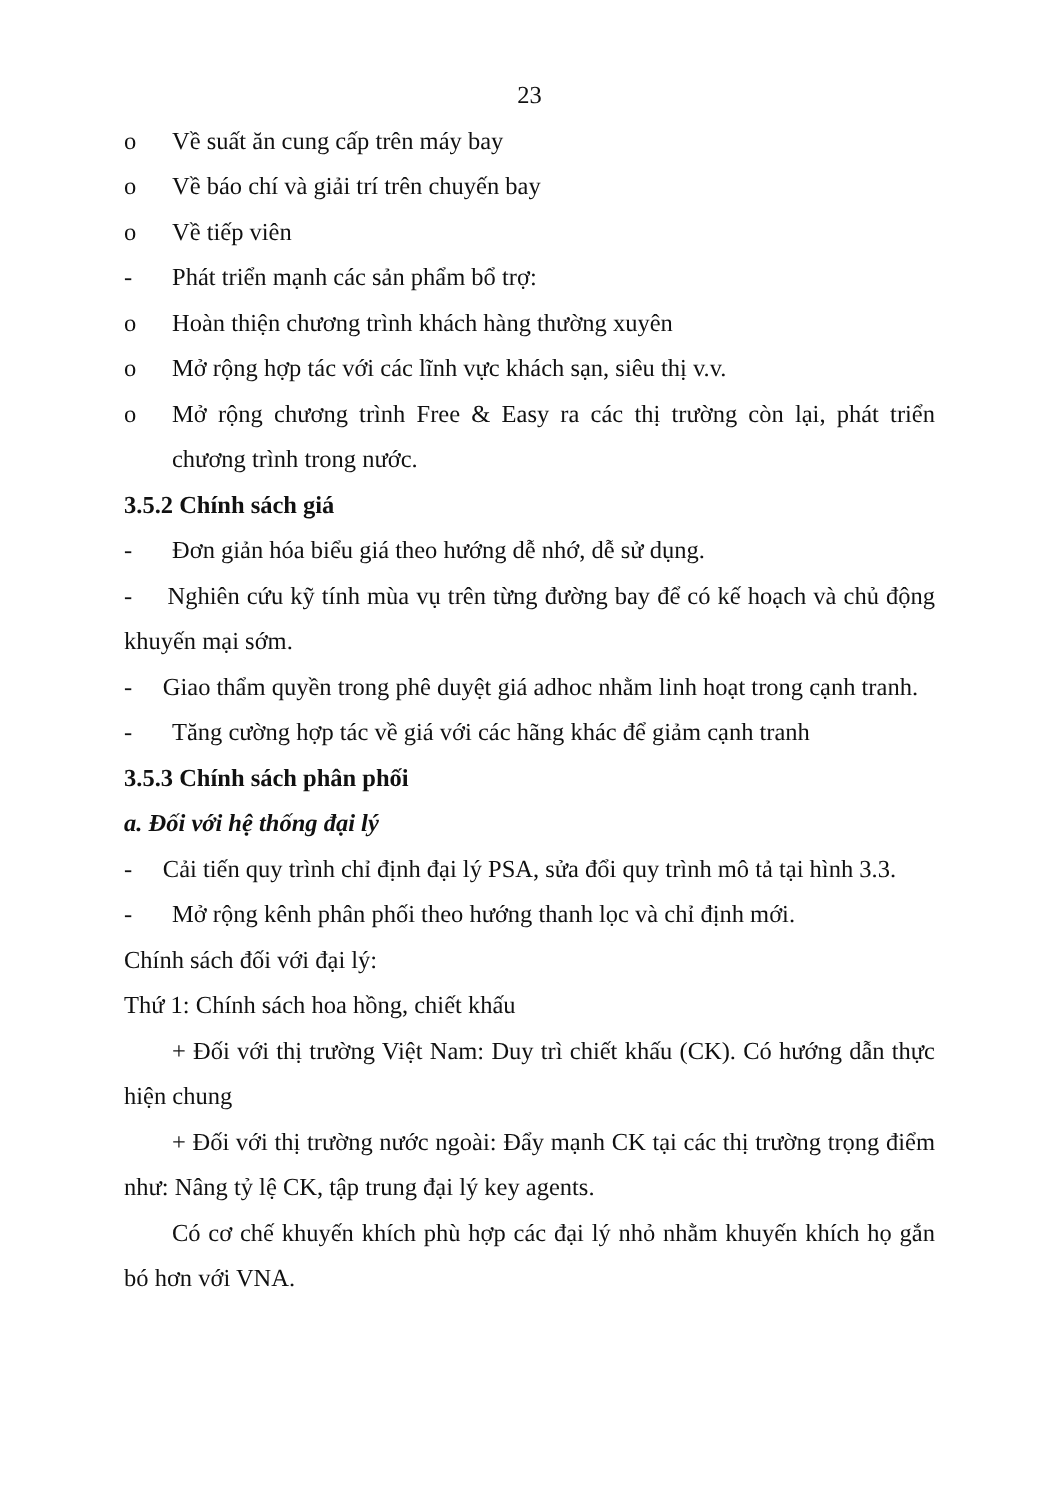23
o Về suất ăn cung cấp trên máy bay
o Về báo chí và giải trí trên chuyến bay
o Về tiếp viên
- Phát triển mạnh các sản phẩm bổ trợ:
o Hoàn thiện chương trình khách hàng thường xuyên
o Mở rộng hợp tác với các lĩnh vực khách sạn, siêu thị v.v.
o Mở rộng chương trình Free & Easy ra các thị trường còn lại, phát triển chương trình trong nước.
3.5.2 Chính sách giá
- Đơn giản hóa biểu giá theo hướng dễ nhớ, dễ sử dụng.
- Nghiên cứu kỹ tính mùa vụ trên từng đường bay để có kế hoạch và chủ động khuyến mại sớm.
- Giao thẩm quyền trong phê duyệt giá adhoc nhằm linh hoạt trong cạnh tranh.
- Tăng cường hợp tác về giá với các hãng khác để giảm cạnh tranh
3.5.3 Chính sách phân phối
a. Đối với hệ thống đại lý
- Cải tiến quy trình chỉ định đại lý PSA, sửa đổi quy trình mô tả tại hình 3.3.
- Mở rộng kênh phân phối theo hướng thanh lọc và chỉ định mới.
Chính sách đối với đại lý:
Thứ 1: Chính sách hoa hồng, chiết khấu
+ Đối với thị trường Việt Nam: Duy trì chiết khấu (CK). Có hướng dẫn thực hiện chung
+ Đối với thị trường nước ngoài: Đẩy mạnh CK tại các thị trường trọng điểm như: Nâng tỷ lệ CK, tập trung đại lý key agents.
Có cơ chế khuyến khích phù hợp các đại lý nhỏ nhằm khuyến khích họ gắn bó hơn với VNA.